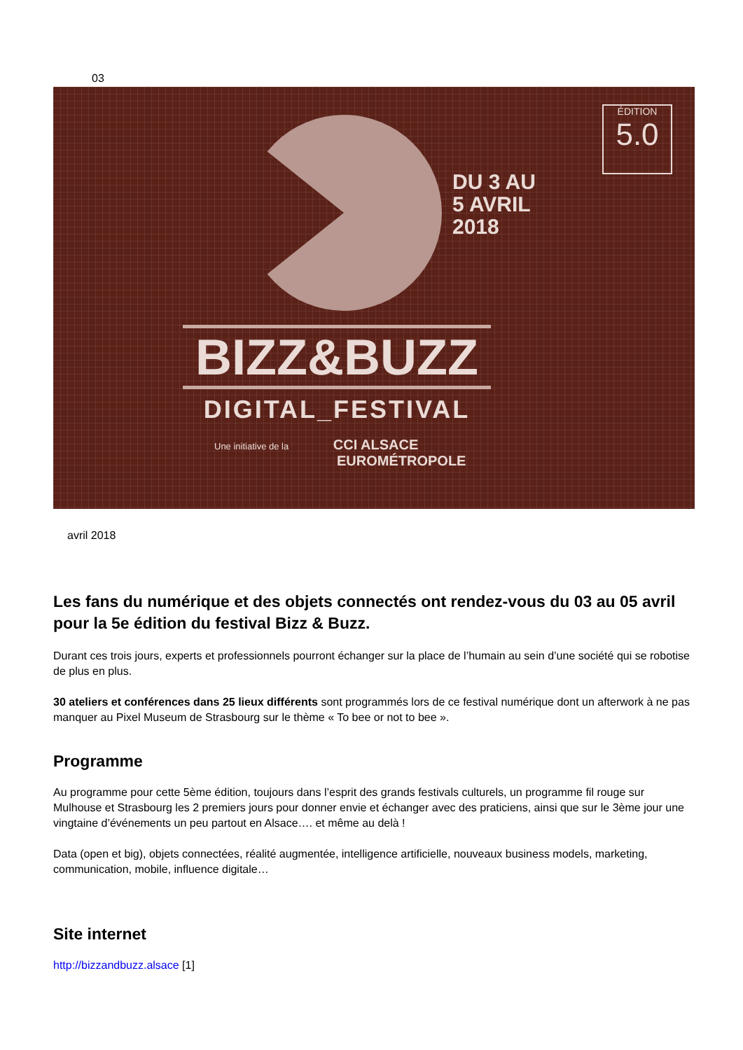03
DU 3 AU
5 AVRIL
2018
ÉDITION
5.0
BIZZ&BUZZ
DIGITAL_FESTIVAL
Une initiative de la CCI ALSACE
EUROMÉTROPOLE
avril 2018
Les fans du numérique et des objets connectés ont rendez-vous du 03 au 05 avril pour la 5e édition du festival Bizz & Buzz.
Durant ces trois jours, experts et professionnels pourront échanger sur la place de l’humain au sein d’une société qui se robotise de plus en plus.
30 ateliers et conférences dans 25 lieux différents sont programmés lors de ce festival numérique dont un afterwork à ne pas manquer au Pixel Museum de Strasbourg sur le thème « To bee or not to bee ».
Programme
Au programme pour cette 5ème édition, toujours dans l’esprit des grands festivals culturels, un programme fil rouge sur Mulhouse et Strasbourg les 2 premiers jours pour donner envie et échanger avec des praticiens, ainsi que sur le 3ème jour une vingtaine d’événements un peu partout en Alsace…. et même au delà !
Data (open et big), objets connectées, réalité augmentée, intelligence artificielle, nouveaux business models, marketing, communication, mobile, influence digitale…
Site internet
http://bizzandbuzz.alsace [1]